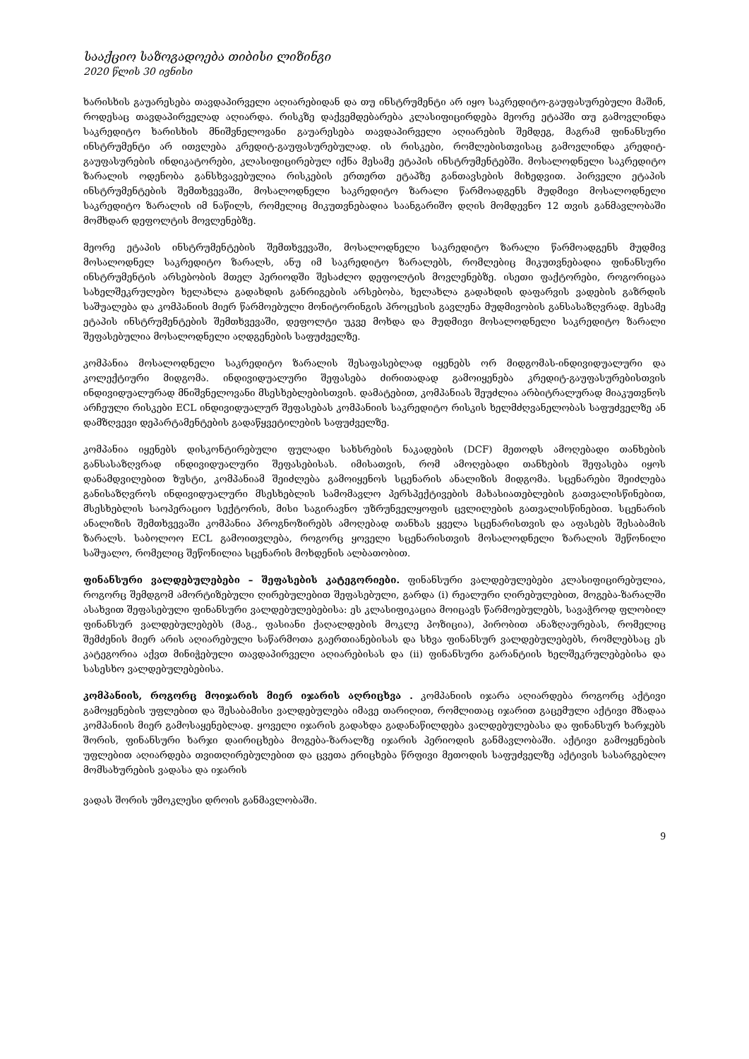სააქციო საზოგადოება თიბისი ლიზინგი
2020 წლის 30 ივნისი
ხარისხის გაუარესება თავდაპირველი აღიარებიდან და თუ ინსტრუმენტი არ იყო საკრედიტო-გაუფასურებული მაშინ, როდესაც თავდაპირველად აღიარდა. რისკზე დაქვემდებარება კლასიფიცირდება მეორე ეტაპში თუ გამოვლინდა საკრედიტო ხარისხის მნიშვნელოვანი გაუარესება თავდაპირველი აღიარების შემდეგ, მაგრამ ფინანსური ინსტრუმენტი არ ითვლება კრედიტ-გაუფასურებულად. ის რისკები, რომლებისთვისაც გამოვლინდა კრედიტ-გაუფასურების ინდიკატორები, კლასიფიცირებულ იქნა მესამე ეტაპის ინსტრუმენტებში. მოსალოდნელი საკრედიტო ზარალის ოდენობა განსხვავებულია რისკების ერთერთ ეტაპზე განთავსების მიხედვით. პირველი ეტაპის ინსტრუმენტების შემთხვევაში, მოსალოდნელი საკრედიტო ზარალი წარმოადგენს მუდმივი მოსალოდნელი საკრედიტო ზარალის იმ ნაწილს, რომელიც მიკუთვნებადია საანგარიშო დღის მომდევნო 12 თვის განმავლობაში მომხდარ დეფოლტის მოვლენებზე.
მეორე ეტაპის ინსტრუმენტების შემთხვევაში, მოსალოდნელი საკრედიტო ზარალი წარმოადგენს მუდმივ მოსალოდნელ საკრედიტო ზარალს, ანუ იმ საკრედიტო ზარალებს, რომლებიც მიკუთვნებადია ფინანსური ინსტრუმენტის არსებობის მთელ პერიოდში შესაძლო დეფოლტის მოვლენებზე. ისეთი ფაქტორები, როგორიცაა სახელშეკრულებო ხელახლა გადახდის განრიგების არსებობა, ხელახლა გადახდის დაფარვის ვადების გაზრდის საშუალება და კომპანიის მიერ წარმოებული მონიტორინგის პროცესის გავლენა მუდმივობის განსასაზღვრად. მესამე ეტაპის ინსტრუმენტების შემთხვევაში, დეფოლტი უკვე მოხდა და მუდმივი მოსალოდნელი საკრედიტო ზარალი შეფასებულია მოსალოდნელი აღდგენების საფუძველზე.
კომპანია მოსალოდნელი საკრედიტო ზარალის შესაფასებლად იყენებს ორ მიდგომას-ინდივიდუალური და კოლექტიური მიდგომა. ინდივიდუალური შეფასება ძირითადად გამოიყენება კრედიტ-გაუფასურებისთვის ინდივიდუალურად მნიშვნელოვანი მსესხებლებისთვის. დამატებით, კომპანიას შეუძლია არბიტრალურად მიაკუთვნოს არჩეული რისკები ECL ინდივიდუალურ შეფასებას კომპანიის საკრედიტო რისკის ხელმძღვანელობას საფუძველზე ან დამზღვევი დეპარტამენტების გადაწყვეტილების საფუძველზე.
კომპანია იყენებს დისკონტირებული ფულადი სახსრების ნაკადების (DCF) მეთოდს ამოღებადი თანხების განსასაზღვრად ინდივიდუალური შეფასებისას. იმისათვის, რომ ამოღებადი თანხების შეფასება იყოს დანამდვილებით ზუსტი, კომპანიამ შეიძლება გამოიყენოს სცენარის ანალიზის მიდგომა. სცენარები შეიძლება განისაზღვროს ინდივიდუალური მსესხებლის სამომავლო პერსპექტივების მახასიათებლების გათვალისწინებით, მსესხებლის საოპერაციო სექტორის, მისი საგირავნო უზრუნველყოფის ცვლილების გათვალისწინებით. სცენარის ანალიზის შემთხვევაში კომპანია პროგნოზირებს ამოღებად თანხას ყველა სცენარისთვის და აფასებს შესაბამის ზარალს. საბოლოო ECL გამოითვლება, როგორც ყოველი სცენარისთვის მოსალოდნელი ზარალის შეწონილი საშუალო, რომელიც შეწონილია სცენარის მოხდენის ალბათობით.
ფინანსური ვალდებულებები – შეფასების კატეგორიები. ფინანსური ვალდებულებები კლასიფიცირებულია, როგორც შემდგომ ამორტიზებული ღირებულებით შეფასებული, გარდა (i) რეალური ღირებულებით, მოგება-ზარალში ასახვით შეფასებული ფინანსური ვალდებულებებისა: ეს კლასიფიკაცია მოიცავს წარმოებულებს, სავაჭროდ ფლობილ ფინანსურ ვალდებულებებს (მაგ., ფასიანი ქაღალდების მოკლე პოზიცია), პირობით ანაზღაურებას, რომელიც შემძენის მიერ არის აღიარებული საწარმოთა გაერთიანებისას და სხვა ფინანსურ ვალდებულებებს, რომლებსაც ეს კატეგორია აქვთ მინიჭებული თავდაპირველი აღიარებისას და (ii) ფინანსური გარანტიის ხელშეკრულებებისა და სასესხო ვალდებულებებისა.
კომპანიის, როგორც მოიჯარის მიერ იჯარის აღრიცხვა . კომპანიის იჯარა აღიარდება როგორც აქტივი გამოყენების უფლებით და შესაბამისი ვალდებულება იმავე თარიღით, რომლითაც იჯარით გაცემული აქტივი მზადაა კომპანიის მიერ გამოსაყენებლად. ყოველი იჯარის გადახდა გადანაწილდება ვალდებულებასა და ფინანსურ ხარჯებს შორის, ფინანსური ხარჯი დაირიცხება მოგება-ზარალზე იჯარის პერიოდის განმავლობაში. აქტივი გამოყენების უფლებით აღიარდება თვითღირებულებით და ცვეთა ერიცხება წრფივი მეთოდის საფუძველზე აქტივის სასარგებლო მომსახურების ვადასა და იჯარის
ვადას შორის უმოკლესი დროის განმავლობაში.
9